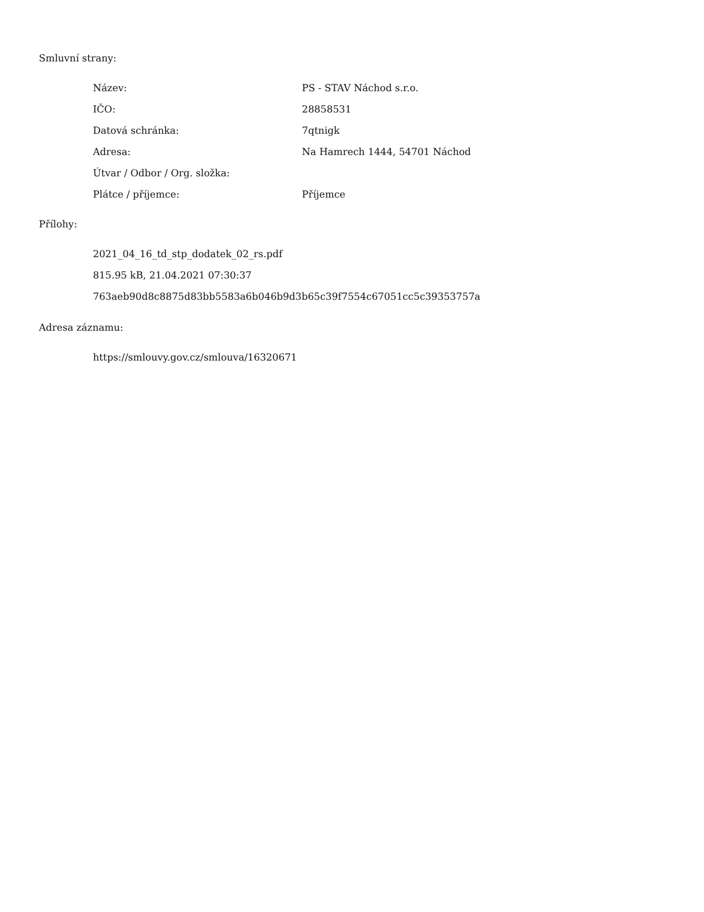Smluvní strany:
| Název: | PS - STAV Náchod s.r.o. |
| IČO: | 28858531 |
| Datová schránka: | 7qtnigk |
| Adresa: | Na Hamrech 1444, 54701 Náchod |
| Útvar / Odbor / Org. složka: | |
| Plátce / příjemce: | Příjemce |
Přílohy:
2021_04_16_td_stp_dodatek_02_rs.pdf
815.95 kB, 21.04.2021 07:30:37
763aeb90d8c8875d83bb5583a6b046b9d3b65c39f7554c67051cc5c39353757a
Adresa záznamu:
https://smlouvy.gov.cz/smlouva/16320671